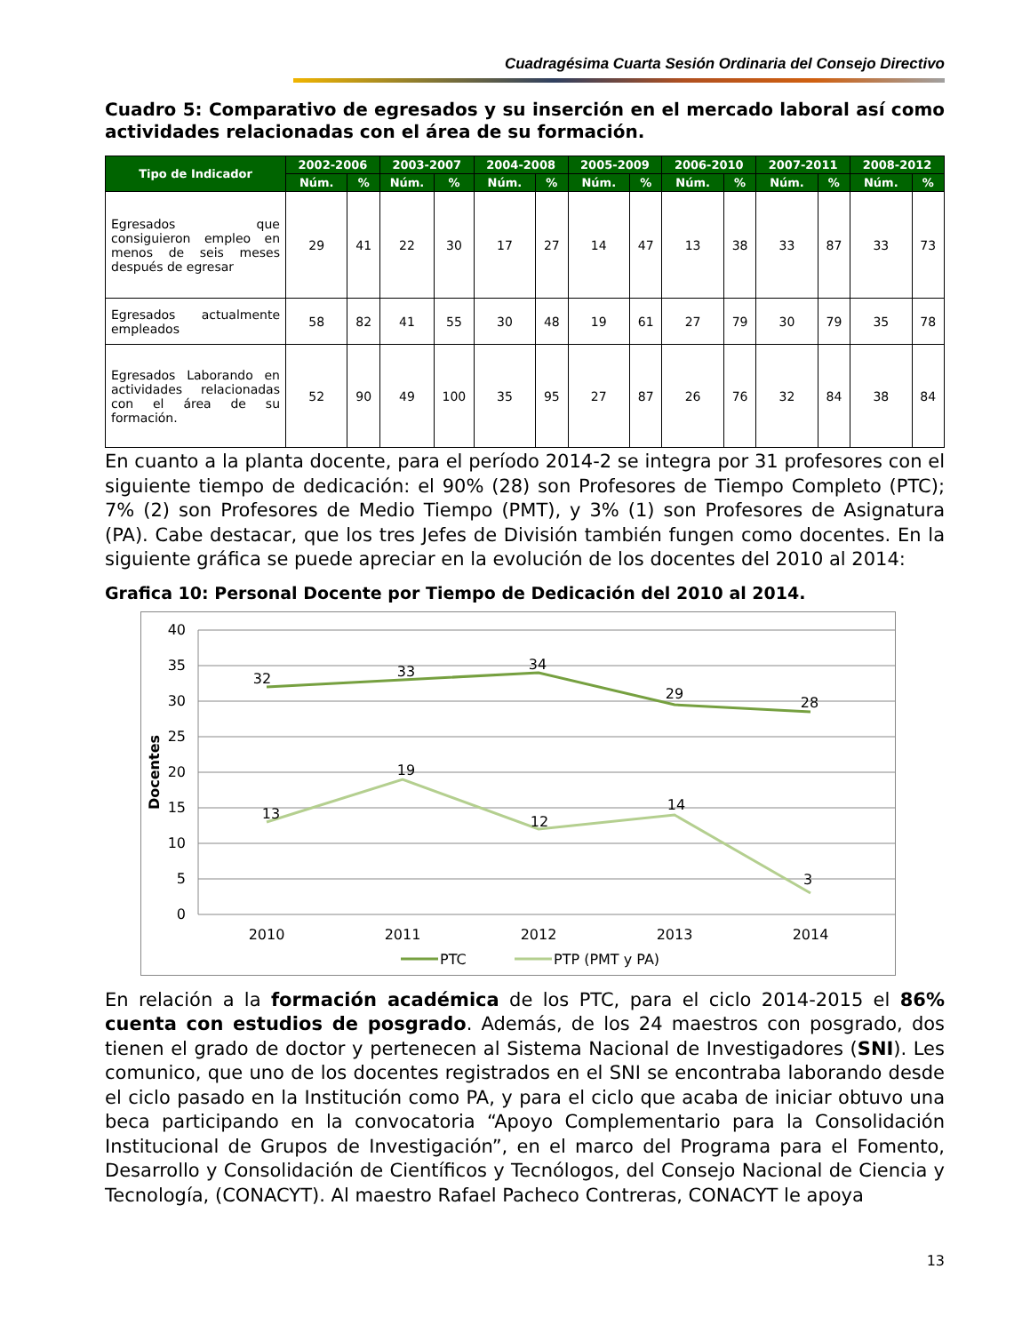Cuadragésima Cuarta Sesión Ordinaria del Consejo Directivo
Cuadro 5: Comparativo de egresados y su inserción en el mercado laboral así como actividades relacionadas con el área de su formación.
| Tipo de Indicador | 2002-2006 | | 2003-2007 | | 2004-2008 | | 2005-2009 | | 2006-2010 | | 2007-2011 | | 2008-2012 | |
| --- | --- | --- | --- | --- | --- | --- | --- | --- | --- | --- | --- | --- | --- | --- |
| | Núm. | % | Núm. | % | Núm. | % | Núm. | % | Núm. | % | Núm. | % | Núm. | % |
| Egresados que consiguieron empleo en menos de seis meses después de egresar | 29 | 41 | 22 | 30 | 17 | 27 | 14 | 47 | 13 | 38 | 33 | 87 | 33 | 73 |
| Egresados actualmente empleados | 58 | 82 | 41 | 55 | 30 | 48 | 19 | 61 | 27 | 79 | 30 | 79 | 35 | 78 |
| Egresados Laborando en actividades relacionadas con el área de su formación. | 52 | 90 | 49 | 100 | 35 | 95 | 27 | 87 | 26 | 76 | 32 | 84 | 38 | 84 |
En cuanto a la planta docente, para el período 2014-2 se integra por 31 profesores con el siguiente tiempo de dedicación: el 90% (28) son Profesores de Tiempo Completo (PTC); 7% (2) son Profesores de Medio Tiempo (PMT), y 3% (1) son Profesores de Asignatura (PA). Cabe destacar, que los tres Jefes de División también fungen como docentes. En la siguiente gráfica se puede apreciar en la evolución de los docentes del 2010 al 2014:
Grafica 10: Personal Docente por Tiempo de Dedicación del 2010 al 2014.
40
35
30
25
20
15
10
5
0
Docentes
32
33
34
29
28
13
19
12
14
3
2010
2011
2012
2013
2014
PTC
PTP (PMT y PA)
En relación a la formación académica de los PTC, para el ciclo 2014-2015 el 86% cuenta con estudios de posgrado. Además, de los 24 maestros con posgrado, dos tienen el grado de doctor y pertenecen al Sistema Nacional de Investigadores (SNI). Les comunico, que uno de los docentes registrados en el SNI se encontraba laborando desde el ciclo pasado en la Institución como PA, y para el ciclo que acaba de iniciar obtuvo una beca participando en la convocatoria “Apoyo Complementario para la Consolidación Institucional de Grupos de Investigación”, en el marco del Programa para el Fomento, Desarrollo y Consolidación de Científicos y Tecnólogos, del Consejo Nacional de Ciencia y Tecnología, (CONACYT). Al maestro Rafael Pacheco Contreras, CONACYT le apoya
13